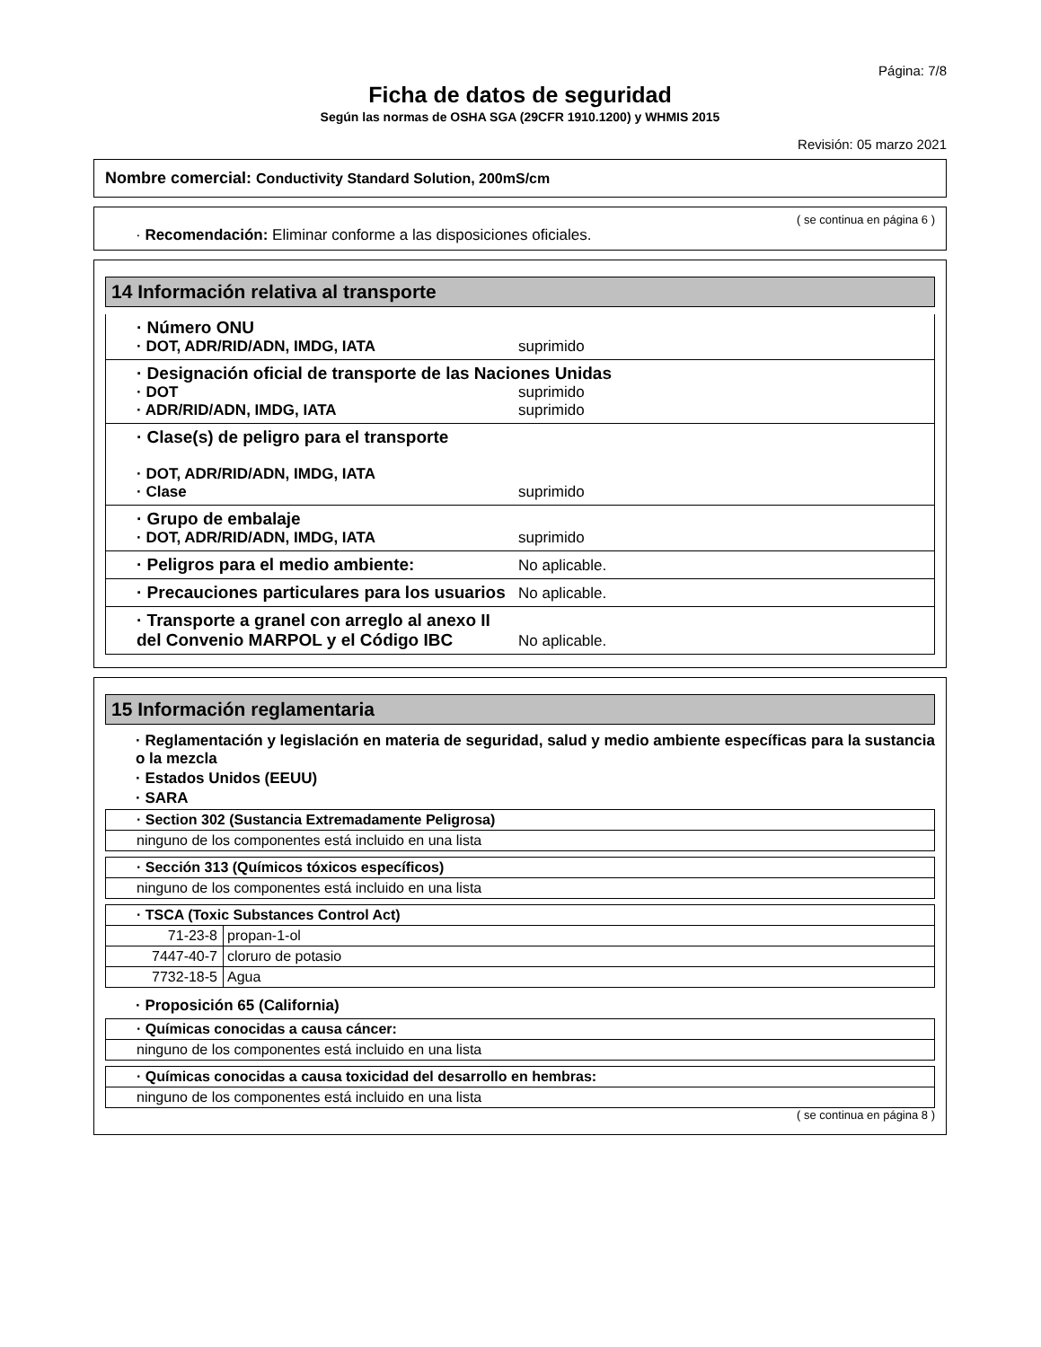Página: 7/8
Ficha de datos de seguridad
Según las normas de OSHA SGA (29CFR 1910.1200) y WHMIS 2015
Revisión: 05 marzo 2021
Nombre comercial: Conductivity Standard Solution, 200mS/cm
( se continua en página 6 )
· Recomendación: Eliminar conforme a las disposiciones oficiales.
14 Información relativa al transporte
· Número ONU
· DOT, ADR/RID/ADN, IMDG, IATA suprimido
· Designación oficial de transporte de las Naciones Unidas
· DOT suprimido
· ADR/RID/ADN, IMDG, IATA suprimido
· Clase(s) de peligro para el transporte
· DOT, ADR/RID/ADN, IMDG, IATA
· Clase suprimido
· Grupo de embalaje
· DOT, ADR/RID/ADN, IMDG, IATA suprimido
· Peligros para el medio ambiente: No aplicable.
· Precauciones particulares para los usuarios No aplicable.
· Transporte a granel con arreglo al anexo II del Convenio MARPOL y el Código IBC No aplicable.
15 Información reglamentaria
· Reglamentación y legislación en materia de seguridad, salud y medio ambiente específicas para la sustancia o la mezcla
· Estados Unidos (EEUU)
· SARA
| · Section 302 (Sustancia Extremadamente Peligrosa) |
| ninguno de los componentes está incluido en una lista |
| · Sección 313 (Químicos tóxicos específicos) |
| ninguno de los componentes está incluido en una lista |
| · TSCA (Toxic Substances Control Act) | |
| 71-23-8 | propan-1-ol |
| 7447-40-7 | cloruro de potasio |
| 7732-18-5 | Agua |
· Proposición 65 (California)
| · Químicas conocidas a causa cáncer: |
| ninguno de los componentes está incluido en una lista |
| · Químicas conocidas a causa toxicidad del desarrollo en hembras: |
| ninguno de los componentes está incluido en una lista |
( se continua en página 8 )